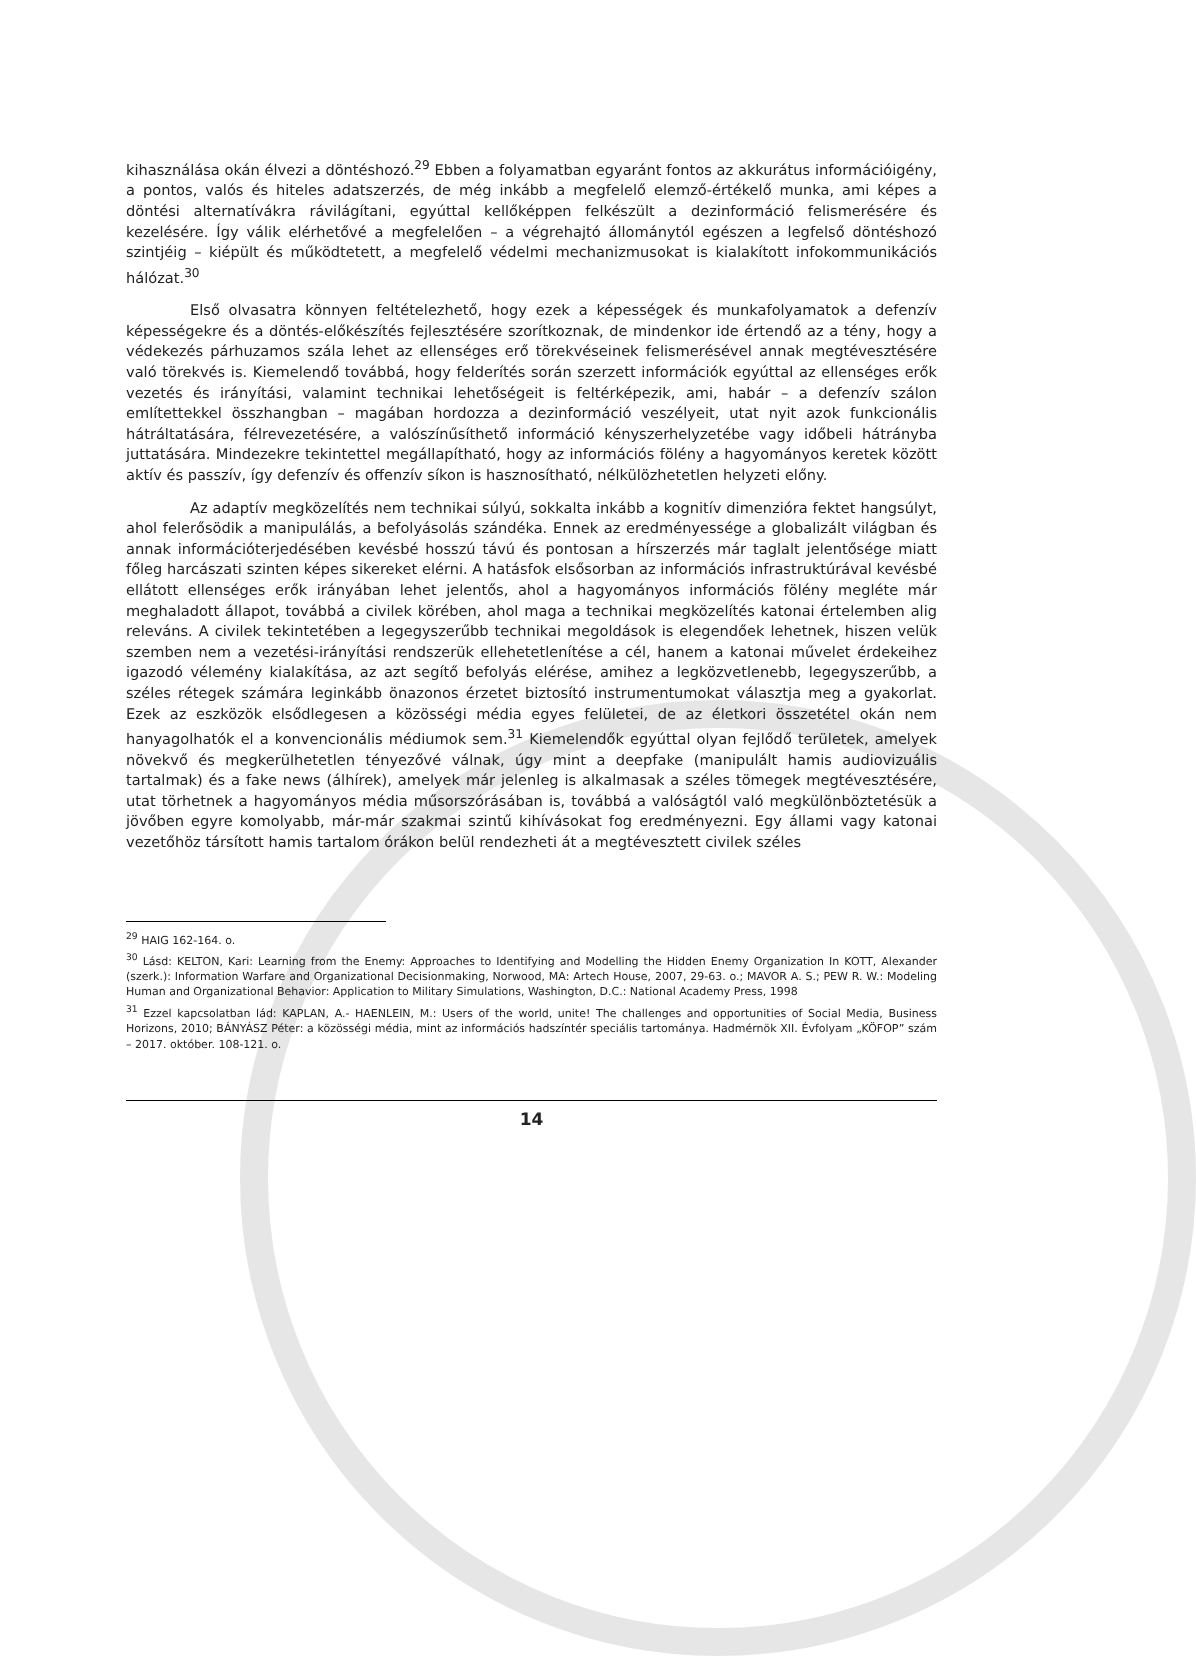kihasználása okán élvezi a döntéshozó.<sup>29</sup> Ebben a folyamatban egyaránt fontos az akkurátus információigény, a pontos, valós és hiteles adatszerzés, de még inkább a megfelelő elemző-értékelő munka, ami képes a döntési alternatívákra rávilágítani, egyúttal kellőképpen felkészült a dezinformáció felismerésére és kezelésére. Így válik elérhetővé a megfelelően – a végrehajtó állománytól egészen a legfelső döntéshozó szintjéig – kiépült és működtetett, a megfelelő védelmi mechanizmusokat is kialakított infokommunikációs hálózat.<sup>30</sup>
Első olvasatra könnyen feltételezhető, hogy ezek a képességek és munkafolyamatok a defenzív képességekre és a döntés-előkészítés fejlesztésére szorítkoznak, de mindenkor ide értendő az a tény, hogy a védekezés párhuzamos szála lehet az ellenséges erő törekvéseinek felismerésével annak megtévesztésére való törekvés is. Kiemelendő továbbá, hogy felderítés során szerzett információk egyúttal az ellenséges erők vezetés és irányítási, valamint technikai lehetőségeit is feltérképezik, ami, habár – a defenzív szálon említettekkel összhangban – magában hordozza a dezinformáció veszélyeit, utat nyit azok funkcionális hátráltatására, félrevezetésére, a valószínűsíthető információ kényszerhelyzetébe vagy időbeli hátrányba juttatására. Mindezekre tekintettel megállapítható, hogy az információs fölény a hagyományos keretek között aktív és passzív, így defenzív és offenzív síkon is hasznosítható, nélkülözhetetlen helyzeti előny.
Az adaptív megközelítés nem technikai súlyú, sokkalta inkább a kognitív dimenzióra fektet hangsúlyt, ahol felerősödik a manipulálás, a befolyásolás szándéka. Ennek az eredményessége a globalizált világban és annak információterjedésében kevésbé hosszú távú és pontosan a hírszerzés már taglalt jelentősége miatt főleg harcászati szinten képes sikereket elérni. A hatásfok elsősorban az információs infrastruktúrával kevésbé ellátott ellenséges erők irányában lehet jelentős, ahol a hagyományos információs fölény megléte már meghaladott állapot, továbbá a civilek körében, ahol maga a technikai megközelítés katonai értelemben alig releváns. A civilek tekintetében a legegyszerűbb technikai megoldások is elegendőek lehetnek, hiszen velük szemben nem a vezetési-irányítási rendszerük ellehetetlenítése a cél, hanem a katonai művelet érdekeihez igazodó vélemény kialakítása, az azt segítő befolyás elérése, amihez a legközvetlenebb, legegyszerűbb, a széles rétegek számára leginkább önazonos érzetet biztosító instrumentumokat választja meg a gyakorlat. Ezek az eszközök elsődlegesen a közösségi média egyes felületei, de az életkori összetétel okán nem hanyagolhatók el a konvencionális médiumok sem.<sup>31</sup> Kiemelendők egyúttal olyan fejlődő területek, amelyek növekvő és megkerülhetetlen tényezővé válnak, úgy mint a deepfake (manipulált hamis audiovizuális tartalmak) és a fake news (álhírek), amelyek már jelenleg is alkalmasak a széles tömegek megtévesztésére, utat törhetnek a hagyományos média műsorszórásában is, továbbá a valóságtól való megkülönböztetésük a jövőben egyre komolyabb, már-már szakmai szintű kihívásokat fog eredményezni. Egy állami vagy katonai vezetőhöz társított hamis tartalom órákon belül rendezheti át a megtévesztett civilek széles
<sup>29</sup> HAIG 162-164. o.
<sup>30</sup> Lásd: KELTON, Kari: Learning from the Enemy: Approaches to Identifying and Modelling the Hidden Enemy Organization In KOTT, Alexander (szerk.): Information Warfare and Organizational Decisionmaking, Norwood, MA: Artech House, 2007, 29-63. o.; MAVOR A. S.; PEW R. W.: Modeling Human and Organizational Behavior: Application to Military Simulations, Washington, D.C.: National Academy Press, 1998
<sup>31</sup> Ezzel kapcsolatban lád: KAPLAN, A.- HAENLEIN, M.: Users of the world, unite! The challenges and opportunities of Social Media, Business Horizons, 2010; BÁNYÁSZ Péter: a közösségi média, mint az információs hadszíntér speciális tartománya. Hadmérnök XII. Évfolyam „KÖFOP” szám – 2017. október. 108-121. o.
14